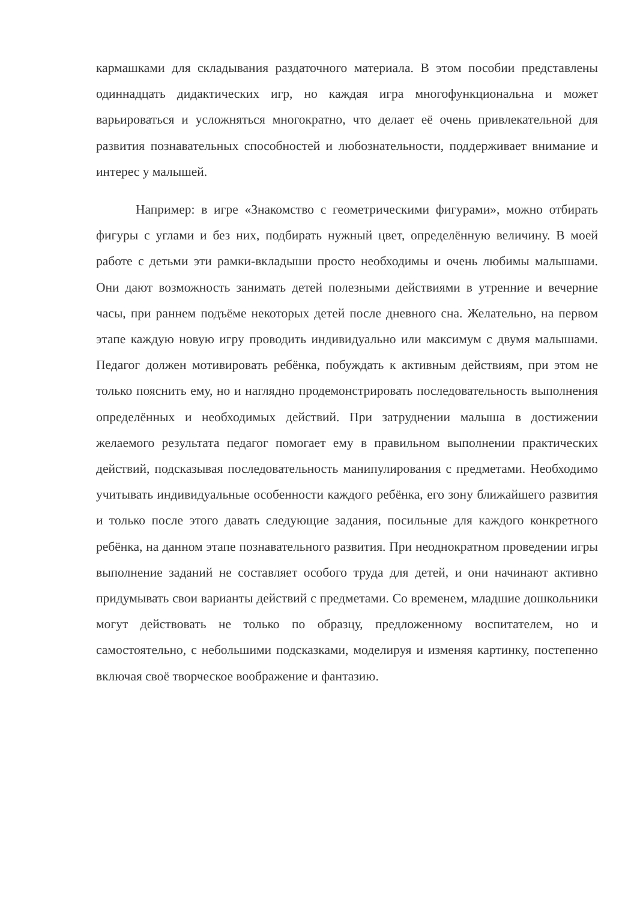кармашками для складывания раздаточного материала. В этом пособии представлены одиннадцать дидактических игр, но каждая игра многофункциональна и может варьироваться и усложняться многократно, что делает её очень привлекательной для развития познавательных способностей и любознательности, поддерживает внимание и интерес у малышей.
Например: в игре «Знакомство с геометрическими фигурами», можно отбирать фигуры с углами и без них, подбирать нужный цвет, определённую величину. В моей работе с детьми эти рамки-вкладыши просто необходимы и очень любимы малышами. Они дают возможность занимать детей полезными действиями в утренние и вечерние часы, при раннем подъёме некоторых детей после дневного сна. Желательно, на первом этапе каждую новую игру проводить индивидуально или максимум с двумя малышами. Педагог должен мотивировать ребёнка, побуждать к активным действиям, при этом не только пояснить ему, но и наглядно продемонстрировать последовательность выполнения определённых и необходимых действий. При затруднении малыша в достижении желаемого результата педагог помогает ему в правильном выполнении практических действий, подсказывая последовательность манипулирования с предметами. Необходимо учитывать индивидуальные особенности каждого ребёнка, его зону ближайшего развития и только после этого давать следующие задания, посильные для каждого конкретного ребёнка, на данном этапе познавательного развития. При неоднократном проведении игры выполнение заданий не составляет особого труда для детей, и они начинают активно придумывать свои варианты действий с предметами. Со временем, младшие дошкольники могут действовать не только по образцу, предложенному воспитателем, но и самостоятельно, с небольшими подсказками, моделируя и изменяя картинку, постепенно включая своё творческое воображение и фантазию.